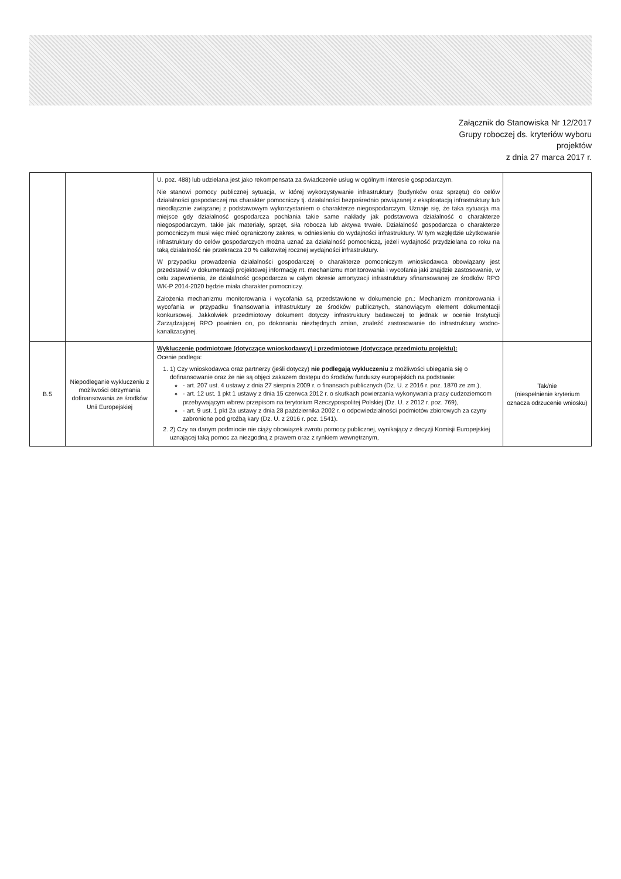Załącznik do Stanowiska Nr 12/2017
Grupy roboczej ds. kryteriów wyboru
projektów
z dnia 27 marca 2017 r.
| | | U. poz. 488) lub udzielana jest jako rekompensata za świadczenie usług w ogólnym interesie gospodarczym. Nie stanowi pomocy publicznej sytuacja, w której wykorzystywanie infrastruktury (budynków oraz sprzętu) do celów działalności gospodarczej ma charakter pomocniczy tj. działalności bezpośrednio powiązanej z eksploatacją infrastruktury lub nieodłącznie związanej z podstawowym wykorzystaniem o charakterze niegospodarczym. Uznaje się, że taka sytuacja ma miejsce gdy działalność gospodarcza pochłania takie same nakłady jak podstawowa działalność o charakterze niegospodarczym, takie jak materiały, sprzęt, siła robocza lub aktywa trwałe. Działalność gospodarcza o charakterze pomocniczym musi więc mieć ograniczony zakres, w odniesieniu do wydajności infrastruktury. W tym względzie użytkowanie infrastruktury do celów gospodarczych można uznać za działalność pomocniczą, jeżeli wydajność przydzielana co roku na taką działalność nie przekracza 20 % całkowitej rocznej wydajności infrastruktury. W przypadku prowadzenia działalności gospodarczej o charakterze pomocniczym wnioskodawca obowiązany jest przedstawić w dokumentacji projektowej informację nt. mechanizmu monitorowania i wycofania jaki znajdzie zastosowanie, w celu zapewnienia, że działalność gospodarcza w całym okresie amortyzacji infrastruktury sfinansowanej ze środków RPO WK-P 2014-2020 będzie miała charakter pomocniczy. Założenia mechanizmu monitorowania i wycofania są przedstawione w dokumencie pn.: Mechanizm monitorowania i wycofania w przypadku finansowania infrastruktury ze środków publicznych, stanowiącym element dokumentacji konkursowej. Jakkolwiek przedmiotowy dokument dotyczy infrastruktury badawczej to jednak w ocenie Instytucji Zarządzającej RPO powinien on, po dokonaniu niezbędnych zmian, znaleźć zastosowanie do infrastruktury wodno-kanalizacyjnej. | |
| B.5 | Niepodleganie wykluczeniu z możliwości otrzymania dofinansowania ze środków Unii Europejskiej | Wykluczenie podmiotowe (dotyczące wnioskodawcy) i przedmiotowe (dotyczące przedmiotu projektu): Ocenie podlega: 1. 1) Czy wnioskodawca oraz partnerzy (jeśli dotyczy) nie podlegają wykluczeniu z możliwości ubiegania się o dofinansowanie oraz że nie są objęci zakazem dostępu do środków funduszy europejskich na podstawie: - art. 207 ust. 4 ustawy z dnia 27 sierpnia 2009 r. o finansach publicznych (Dz. U. z 2016 r. poz. 1870 ze zm.), - art. 12 ust. 1 pkt 1 ustawy z dnia 15 czerwca 2012 r. o skutkach powierzania wykonywania pracy cudzoziemcom przebywającym wbrew przepisom na terytorium Rzeczypospolitej Polskiej (Dz. U. z 2012 r. poz. 769), - art. 9 ust. 1 pkt 2a ustawy z dnia 28 października 2002 r. o odpowiedzialności podmiotów zbiorowych za czyny zabronione pod groźbą kary (Dz. U. z 2016 r. poz. 1541). 2. 2) Czy na danym podmiocie nie ciąży obowiązek zwrotu pomocy publicznej, wynikający z decyzji Komisji Europejskiej uznającej taką pomoc za niezgodną z prawem oraz z rynkiem wewnętrznym, | Tak/nie (niespełnienie kryterium oznacza odrzucenie wniosku) |